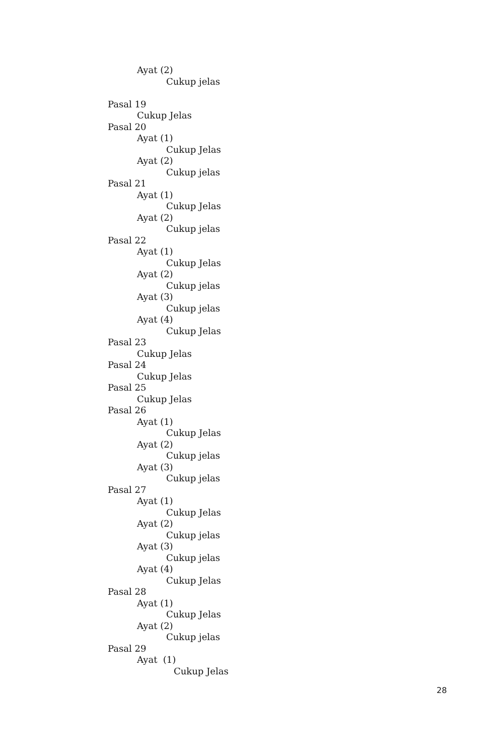Ayat (2)
Cukup jelas
Pasal 19
Cukup Jelas
Pasal 20
Ayat (1)
Cukup Jelas
Ayat (2)
Cukup jelas
Pasal 21
Ayat (1)
Cukup Jelas
Ayat (2)
Cukup jelas
Pasal 22
Ayat (1)
Cukup Jelas
Ayat (2)
Cukup jelas
Ayat (3)
Cukup jelas
Ayat (4)
Cukup Jelas
Pasal 23
Cukup Jelas
Pasal 24
Cukup Jelas
Pasal 25
Cukup Jelas
Pasal 26
Ayat (1)
Cukup Jelas
Ayat (2)
Cukup jelas
Ayat (3)
Cukup jelas
Pasal 27
Ayat (1)
Cukup Jelas
Ayat (2)
Cukup jelas
Ayat (3)
Cukup jelas
Ayat (4)
Cukup Jelas
Pasal 28
Ayat (1)
Cukup Jelas
Ayat (2)
Cukup jelas
Pasal 29
Ayat (1)
Cukup Jelas
28